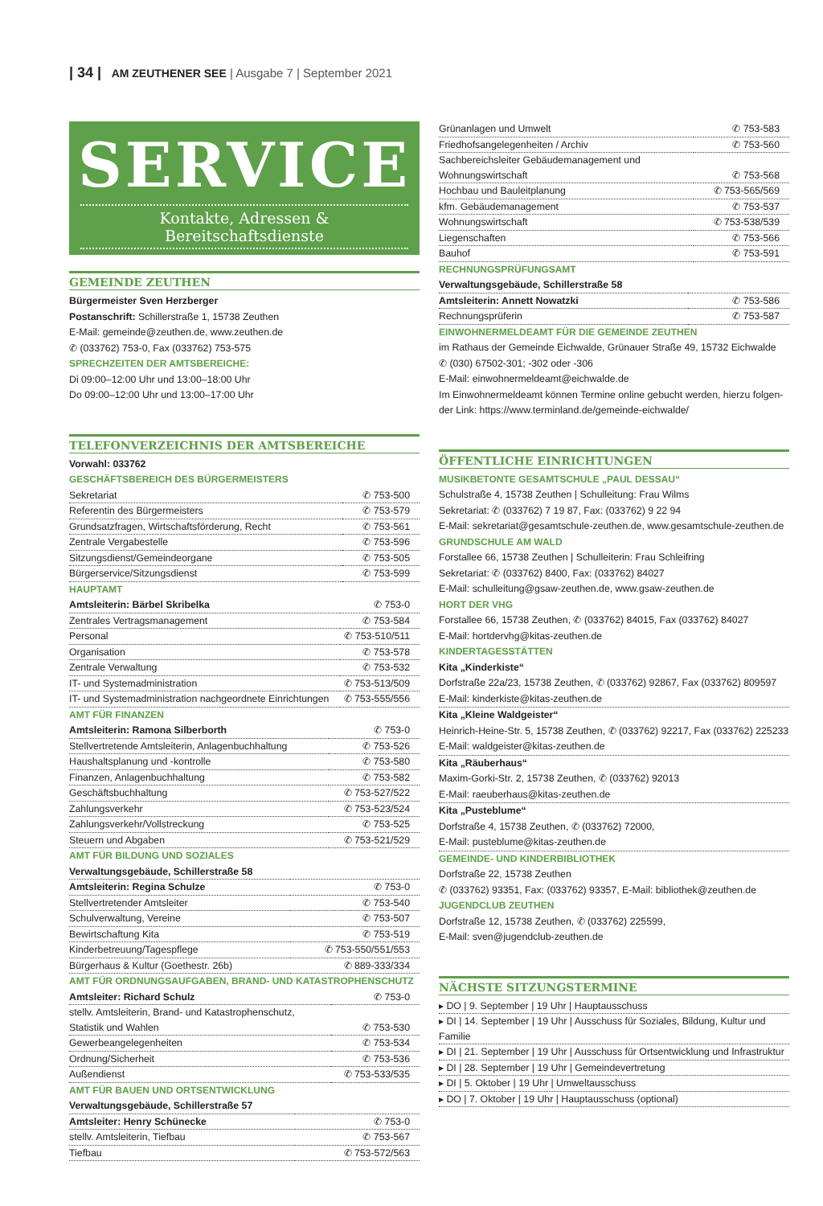| 34 | AM ZEUTHENER SEE | Ausgabe 7 | September 2021
SERVICE
Kontakte, Adressen & Bereitschaftsdienste
GEMEINDE ZEUTHEN
Bürgermeister Sven Herzberger
Postanschrift: Schillerstraße 1, 15738 Zeuthen
E-Mail: gemeinde@zeuthen.de, www.zeuthen.de
✆ (033762) 753-0, Fax (033762) 753-575
SPRECHZEITEN DER AMTSBEREICHE:
Di 09:00–12:00 Uhr und 13:00–18:00 Uhr
Do 09:00–12:00 Uhr und 13:00–17:00 Uhr
TELEFONVERZEICHNIS DER AMTSBEREICHE
Vorwahl: 033762
GESCHÄFTSBEREICH DES BÜRGERMEISTERS
| Sekretariat | ✆ 753-500 |
| Referentin des Bürgermeisters | ✆ 753-579 |
| Grundsatzfragen, Wirtschaftsförderung, Recht | ✆ 753-561 |
| Zentrale Vergabestelle | ✆ 753-596 |
| Sitzungsdienst/Gemeindeorgane | ✆ 753-505 |
| Bürgerservice/Sitzungsdienst | ✆ 753-599 |
HAUPTAMT
| Amtsleiterin: Bärbel Skribelka | ✆ 753-0 |
| Zentrales Vertragsmanagement | ✆ 753-584 |
| Personal | ✆ 753-510/511 |
| Organisation | ✆ 753-578 |
| Zentrale Verwaltung | ✆ 753-532 |
| IT- und Systemadministration | ✆ 753-513/509 |
| IT- und Systemadministration nachgeordnete Einrichtungen | ✆ 753-555/556 |
AMT FÜR FINANZEN
| Amtsleiterin: Ramona Silberborth | ✆ 753-0 |
| Stellvertretende Amtsleiterin, Anlagenbuchhaltung | ✆ 753-526 |
| Haushaltsplanung und -kontrolle | ✆ 753-580 |
| Finanzen, Anlagenbuchhaltung | ✆ 753-582 |
| Geschäftsbuchhaltung | ✆ 753-527/522 |
| Zahlungsverkehr | ✆ 753-523/524 |
| Zahlungsverkehr/Vollstreckung | ✆ 753-525 |
| Steuern und Abgaben | ✆ 753-521/529 |
AMT FÜR BILDUNG UND SOZIALES
| Verwaltungsgebäude, Schillerstraße 58 | |
| Amtsleiterin: Regina Schulze | ✆ 753-0 |
| Stellvertretender Amtsleiter | ✆ 753-540 |
| Schulverwaltung, Vereine | ✆ 753-507 |
| Bewirtschaftung Kita | ✆ 753-519 |
| Kinderbetreuung/Tagespflege | ✆ 753-550/551/553 |
| Bürgerhaus & Kultur (Goethestr. 26b) | ✆ 889-333/334 |
AMT FÜR ORDNUNGSAUFGABEN, BRAND- UND KATASTROPHENSCHUTZ
| Amtsleiter: Richard Schulz | ✆ 753-0 |
| stellv. Amtsleiterin, Brand- und Katastrophenschutz, Statistik und Wahlen | ✆ 753-530 |
| Gewerbeangelegenheiten | ✆ 753-534 |
| Ordnung/Sicherheit | ✆ 753-536 |
| Außendienst | ✆ 753-533/535 |
AMT FÜR BAUEN UND ORTSENTWICKLUNG
| Verwaltungsgebäude, Schillerstraße 57 | |
| Amtsleiter: Henry Schünecke | ✆ 753-0 |
| stellv. Amtsleiterin, Tiefbau | ✆ 753-567 |
| Tiefbau | ✆ 753-572/563 |
| Grünanlagen und Umwelt | ✆ 753-583 |
| Friedhofsangelegenheiten / Archiv | ✆ 753-560 |
| Sachbereichsleiter Gebäudemanagement und Wohnungswirtschaft | ✆ 753-568 |
| Hochbau und Bauleitplanung | ✆ 753-565/569 |
| kfm. Gebäudemanagement | ✆ 753-537 |
| Wohnungswirtschaft | ✆ 753-538/539 |
| Liegenschaften | ✆ 753-566 |
| Bauhof | ✆ 753-591 |
RECHNUNGSPRÜFUNGSAMT
| Verwaltungsgebäude, Schillerstraße 58 | |
| Amtsleiterin: Annett Nowatzki | ✆ 753-586 |
| Rechnungsprüferin | ✆ 753-587 |
EINWOHNERMELDEAMT FÜR DIE GEMEINDE ZEUTHEN
im Rathaus der Gemeinde Eichwalde, Grünauer Straße 49, 15732 Eichwalde
✆ (030) 67502-301; -302 oder -306
E-Mail: einwohnermeldeamt@eichwalde.de
Im Einwohnermeldeamt können Termine online gebucht werden, hierzu folgen-der Link: https://www.terminland.de/gemeinde-eichwalde/
ÖFFENTLICHE EINRICHTUNGEN
MUSIKBETONTE GESAMTSCHULE „PAUL DESSAU“
Schulstraße 4, 15738 Zeuthen | Schulleitung: Frau Wilms
Sekretariat: ✆ (033762) 7 19 87, Fax: (033762) 9 22 94
E-Mail: sekretariat@gesamtschule-zeuthen.de, www.gesamtschule-zeuthen.de
GRUNDSCHULE AM WALD
Forstallee 66, 15738 Zeuthen | Schulleiterin: Frau Schleifring
Sekretariat: ✆ (033762) 8400, Fax: (033762) 84027
E-Mail: schulleitung@gsaw-zeuthen.de, www.gsaw-zeuthen.de
HORT DER VHG
Forstallee 66, 15738 Zeuthen, ✆ (033762) 84015, Fax (033762) 84027
E-Mail: hortdervhg@kitas-zeuthen.de
KINDERTAGESSTÄTTEN
Kita „Kinderkiste“
Dorfstraße 22a/23, 15738 Zeuthen, ✆ (033762) 92867, Fax (033762) 809597
E-Mail: kinderkiste@kitas-zeuthen.de
Kita „Kleine Waldgeister“
Heinrich-Heine-Str. 5, 15738 Zeuthen, ✆ (033762) 92217, Fax (033762) 225233
E-Mail: waldgeister@kitas-zeuthen.de
Kita „Räuberhaus“
Maxim-Gorki-Str. 2, 15738 Zeuthen, ✆ (033762) 92013
E-Mail: raeuberhaus@kitas-zeuthen.de
Kita „Pusteblume“
Dorfstraße 4, 15738 Zeuthen, ✆ (033762) 72000,
E-Mail: pusteblume@kitas-zeuthen.de
GEMEINDE- UND KINDERBIBLIOTHEK
Dorfstraße 22, 15738 Zeuthen
✆ (033762) 93351, Fax: (033762) 93357, E-Mail: bibliothek@zeuthen.de
JUGENDCLUB ZEUTHEN
Dorfstraße 12, 15738 Zeuthen, ✆ (033762) 225599,
E-Mail: sven@jugendclub-zeuthen.de
NÄCHSTE SITZUNGSTERMINE
| ▸ DO / 9. September / 19 Uhr / Hauptausschuss |
| ▸ DI / 14. September / 19 Uhr / Ausschuss für Soziales, Bildung, Kultur und Familie |
| ▸ DI / 21. September / 19 Uhr / Ausschuss für Ortsentwicklung und Infrastruktur |
| ▸ DI / 28. September / 19 Uhr / Gemeindevertretung |
| ▸ DI / 5. Oktober / 19 Uhr / Umweltausschuss |
| ▸ DO / 7. Oktober / 19 Uhr / Hauptausschuss (optional) |